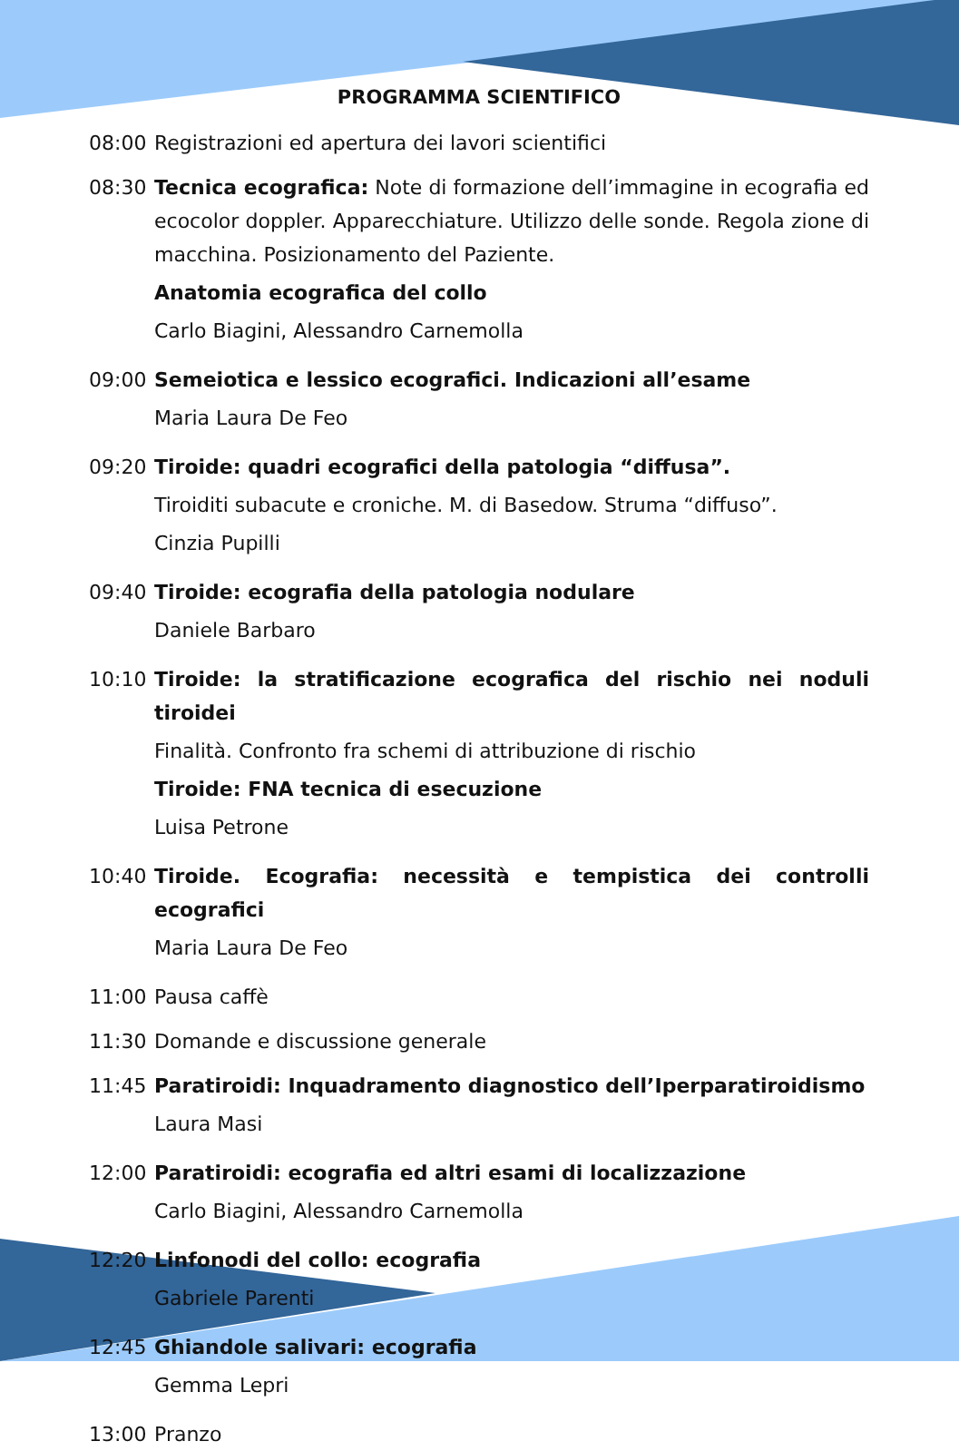PROGRAMMA SCIENTIFICO
08:00 Registrazioni ed apertura dei lavori scientifici
08:30 Tecnica ecografica: Note di formazione dell’immagine in ecografia ed ecocolor doppler. Apparecchiature. Utilizzo delle sonde. Regola zione di macchina. Posizionamento del Paziente.
Anatomia ecografica del collo
Carlo Biagini, Alessandro Carnemolla
09:00 Semeiotica e lessico ecografici. Indicazioni all’esame
Maria Laura De Feo
09:20 Tiroide: quadri ecografici della patologia “diffusa”.
Tiroiditi subacute e croniche. M. di Basedow. Struma “diffuso”.
Cinzia Pupilli
09:40 Tiroide: ecografia della patologia nodulare
Daniele Barbaro
10:10 Tiroide: la stratificazione ecografica del rischio nei noduli tiroidei
Finalità. Confronto fra schemi di attribuzione di rischio
Tiroide: FNA tecnica di esecuzione
Luisa Petrone
10:40 Tiroide. Ecografia: necessità e tempistica dei controlli ecografici
Maria Laura De Feo
11:00 Pausa caffè
11:30 Domande e discussione generale
11:45 Paratiroidi: Inquadramento diagnostico dell’Iperparatiroidismo
Laura Masi
12:00 Paratiroidi: ecografia ed altri esami di localizzazione
Carlo Biagini, Alessandro Carnemolla
12:20 Linfonodi del collo: ecografia
Gabriele Parenti
12:45 Ghiandole salivari: ecografia
Gemma Lepri
13:00 Pranzo